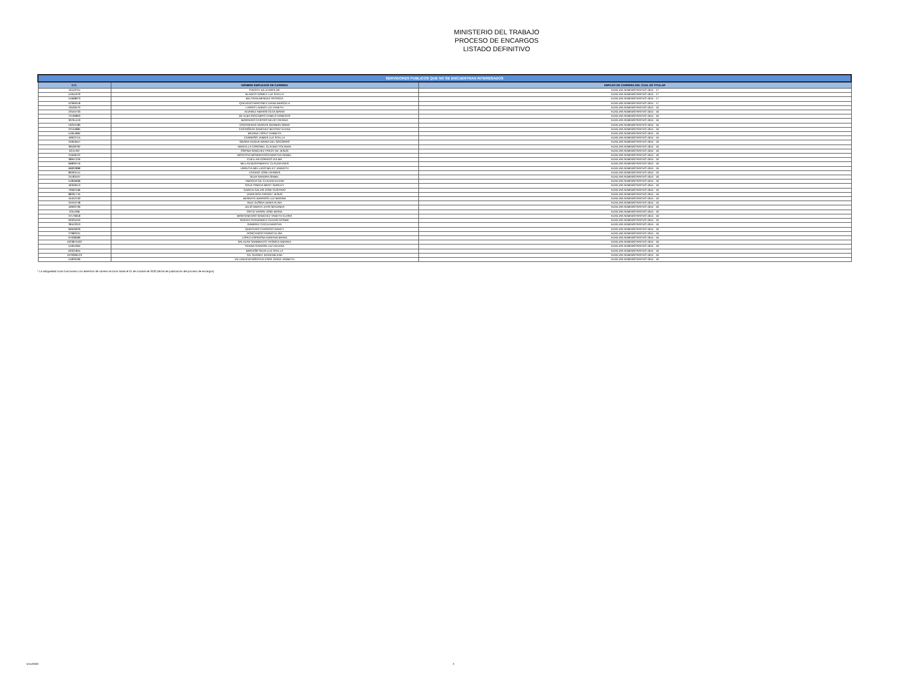MINISTERIO DEL TRABAJO
PROCESO DE ENCARGOS
LISTADO DEFINITIVO
| SERVIDORES PUBLICOS QUE NO SE ENCUENTRAN INTERESADOS | | |
| --- | --- | --- |
| C.C. | NOMBRE EMPLEADO DE CARRERA | EMPLEO DE CARRERA DEL CUAL ES TITULAR |
| 43410751 | PUERTA JULIA MATILDE | AUXILIAR ADMINISTRATIVO 4044 - 17 |
| 51651679 | BLANCO GOMEZ LUZ STELLA | AUXILIAR ADMINISTRATIVO 4044 - 17 |
| 51668973 | BELTRAN MENDEZ PATRICIA | AUXILIAR ADMINISTRATIVO 4044 - 17 |
| 52360518 | QUEVEDO MARTINEZ DIANA MARCELA | AUXILIAR ADMINISTRATIVO 4044 - 17 |
| 43530470 | LARGO LADINO LUZ YANETH | AUXILIAR ADMINISTRATIVO 4044 - 16 |
| 22545733 | ALVAREZ AMARIS OLGA MARIA | AUXILIAR ADMINISTRATIVO 4044 - 16 |
| 72190803 | DE ALBA RIOCAMPO CAMILO ERNESTO | AUXILIAR ADMINISTRATIVO 4044 - 16 |
| 30761419 | MARRUGO CASTRO NELSY REGINA | AUXILIAR ADMINISTRATIVO 4044 - 16 |
| 19252180 | CONTRERAS VARGAS GERMAN OMAR | AUXILIAR ADMINISTRATIVO 4044 - 16 |
| 22104885 | CASTAÑEDA SANCHEZ BEATRIZ ELENA | AUXILIAR ADMINISTRATIVO 4044 - 16 |
| 51844684 | MEDINA LOPEZ YANNETH | AUXILIAR ADMINISTRATIVO 4044 - 16 |
| 40922715 | CARREÑO JAIMES LUZ STELLA | AUXILIAR ADMINISTRATIVO 4044 - 16 |
| 24953557 | SIERRA DUQUE MARIA DEL SOCORRO | AUXILIAR ADMINISTRATIVO 4044 - 16 |
| 39539792 | MANTILLA CORONEL CLAUDIA YOLANDA | AUXILIAR ADMINISTRATIVO 4044 - 16 |
| 6211762 | OSPINA SANCHEZ FREDY DE JESUS | AUXILIAR ADMINISTRATIVO 4044 - 16 |
| 31948122 | MONTOYA MONDRAGON MARTHA ISABEL | AUXILIAR ADMINISTRATIVO 4044 - 16 |
| 38941226 | CUELLAR DORADO ZULMA | AUXILIAR ADMINISTRATIVO 4044 - 16 |
| 66809716 | MILLAN BUSTAMANTE CLAUDIA INES | AUXILIAR ADMINISTRATIVO 4044 - 16 |
| 66832888 | URRUTIA MELLADO BELKY JANNETH | AUXILIAR ADMINISTRATIVO 4044 - 16 |
| 80263141 | LOZANO JOSE HERMES | AUXILIAR ADMINISTRATIVO 4044 - 16 |
| 24183107 | SILVA SANDRA ISABEL | AUXILIAR ADMINISTRATIVO 4044 - 16 |
| 51856668 | TIBOCHA GIL CLAUDIA ELENA | AUXILIAR ADMINISTRATIVO 4044 - 16 |
| 46359513 | CRUZ PINEDA MERY SHIRLEY | AUXILIAR ADMINISTRATIVO 4044 - 16 |
| 70062196 | GARCIA GALVIS JOSE GUSTAVO | AUXILIAR ADMINISTRATIVO 4044 - 16 |
| 88261745 | VIVAS ROA FREDDY JESUS | AUXILIAR ADMINISTRATIVO 4044 - 16 |
| 45452130 | BERNATE BARRIOS LUZ MARINA | AUXILIAR ADMINISTRATIVO 4044 - 16 |
| 25310748 | RUIZ ZUÑIGA NURIA ALINA | AUXILIAR ADMINISTRATIVO 4044 - 16 |
| 40920739 | JULIO AMAYA LEVIS SEGUNDA | AUXILIAR ADMINISTRATIVO 4044 - 16 |
| 2251296 | ORTIZ VARON JOSE MARIA | AUXILIAR ADMINISTRATIVO 4044 - 16 |
| 37176918 | MONTENEGRO SANCHEZ YANETH ELVIRA | AUXILIAR ADMINISTRATIVO 4044 - 16 |
| 63325453 | RIVERA FERNANDEZ GLENIS IVONNE | AUXILIAR ADMINISTRATIVO 4044 - 16 |
| 28443310 | RAMIREZ CACUA MARTHA | AUXILIAR ADMINISTRATIVO 4044 - 16 |
| 66946929 | QUINTERO CARDOZO NANCY | AUXILIAR ADMINISTRATIVO 4044 - 16 |
| 27982531 | RONCANCIO PARDO ELISA | AUXILIAR ADMINISTRATIVO 4044 - 16 |
| 67008589 | LOPEZ ESPINOSA ADRIANA MARIA | AUXILIAR ADMINISTRATIVO 4044 - 16 |
| 1023874532 | SALAZAR SARMIENTO YESSICA ANDREA | AUXILIAR ADMINISTRATIVO 4044 - 16 |
| 51951964 | TRIANA GARZON LUZ HELENA | AUXILIAR ADMINISTRATIVO 4044 - 16 |
| 63321854 | BRICEÑO SILVA LUZ STELLA | AUXILIAR ADMINISTRATIVO 4044 - 16 |
| 1070006123 | GIL SUAREZ JENNI MILENA | AUXILIAR ADMINISTRATIVO 4044 - 16 |
| 51829196 | VILLANUEVA MONTEALEGRE DIANA JANNETH | AUXILIAR ADMINISTRATIVO 4044 - 16 |
* La antigüedad como funcionario con derechos de carrera se tomo hasta el 01 de octubre de 2020 (fecha de públicación del proceso de encargos)
5/11/2020 2